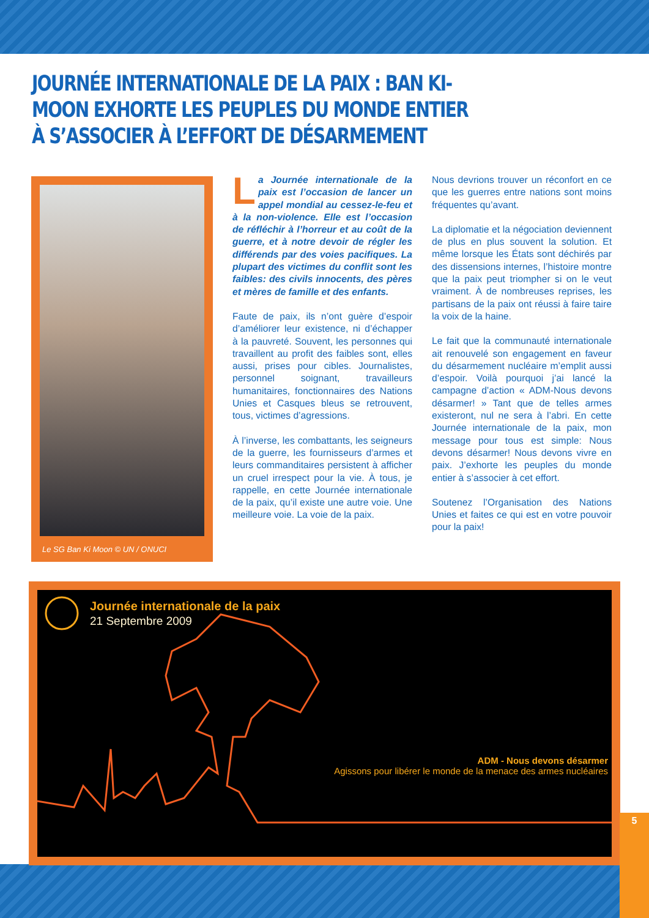JOURNÉE INTERNATIONALE DE LA PAIX : BAN KI-MOON EXHORTE LES PEUPLES DU MONDE ENTIER À S’ASSOCIER À L’EFFORT DE DÉSARMEMENT
Le SG Ban Ki Moon © UN / ONUCI
La Journée internationale de la paix est l’occasion de lancer un appel mondial au cessez-le-feu et à la non-violence. Elle est l’occasion de réfléchir à l’horreur et au coût de la guerre, et à notre devoir de régler les différends par des voies pacifiques. La plupart des victimes du conflit sont les faibles: des civils innocents, des pères et mères de famille et des enfants.
Faute de paix, ils n’ont guère d’espoir d’améliorer leur existence, ni d’échapper à la pauvreté. Souvent, les personnes qui travaillent au profit des faibles sont, elles aussi, prises pour cibles. Journalistes, personnel soignant, travailleurs humanitaires, fonctionnaires des Nations Unies et Casques bleus se retrouvent, tous, victimes d’agressions.
À l’inverse, les combattants, les seigneurs de la guerre, les fournisseurs d’armes et leurs commanditaires persistent à afficher un cruel irrespect pour la vie. À tous, je rappelle, en cette Journée internationale de la paix, qu’il existe une autre voie. Une meilleure voie. La voie de la paix.
Nous devrions trouver un réconfort en ce que les guerres entre nations sont moins fréquentes qu’avant.
La diplomatie et la négociation deviennent de plus en plus souvent la solution. Et même lorsque les États sont déchirés par des dissensions internes, l’histoire montre que la paix peut triompher si on le veut vraiment. À de nombreuses reprises, les partisans de la paix ont réussi à faire taire la voix de la haine.
Le fait que la communauté internationale ait renouvelé son engagement en faveur du désarmement nucléaire m’emplit aussi d’espoir. Voilà pourquoi j’ai lancé la campagne d’action « ADM-Nous devons désarmer! » Tant que de telles armes existeront, nul ne sera à l’abri. En cette Journée internationale de la paix, mon message pour tous est simple: Nous devons désarmer! Nous devons vivre en paix. J’exhorte les peuples du monde entier à s’associer à cet effort.
Soutenez l’Organisation des Nations Unies et faites ce qui est en votre pouvoir pour la paix!
Journée internationale de la paix
21 Septembre 2009
ADM - Nous devons désarmer
Agissons pour libérer le monde de la menace des armes nucléaires
5